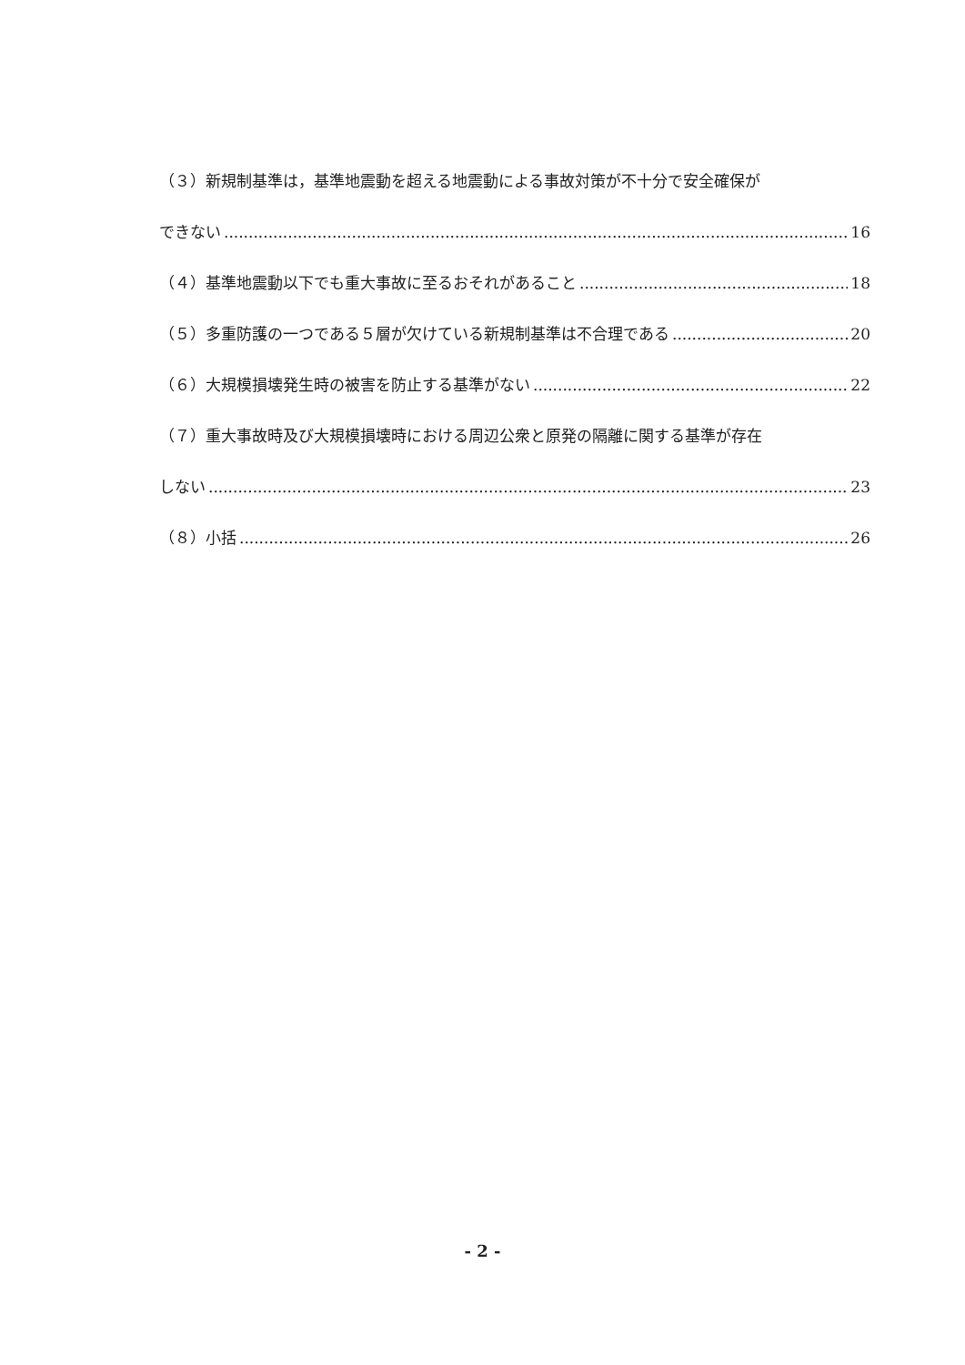（３）新規制基準は，基準地震動を超える地震動による事故対策が不十分で安全確保が
できない 16
（４）基準地震動以下でも重大事故に至るおそれがあること 18
（５）多重防護の一つである５層が欠けている新規制基準は不合理である 20
（６）大規模損壊発生時の被害を防止する基準がない 22
（７）重大事故時及び大規模損壊時における周辺公衆と原発の隔離に関する基準が存在
しない 23
（８）小括 26
- 2 -